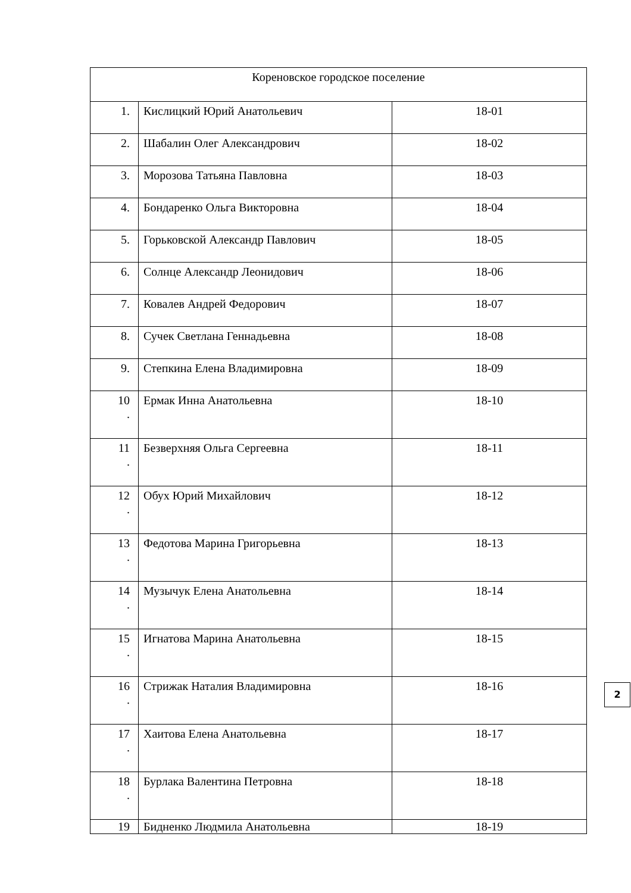| Кореновское городское поселение | | |
| 1. | Кислицкий Юрий Анатольевич | 18-01 |
| 2. | Шабалин Олег Александрович | 18-02 |
| 3. | Морозова Татьяна Павловна | 18-03 |
| 4. | Бондаренко Ольга Викторовна | 18-04 |
| 5. | Горьковской Александр Павлович | 18-05 |
| 6. | Солнце Александр Леонидович | 18-06 |
| 7. | Ковалев Андрей Федорович | 18-07 |
| 8. | Сучек Светлана Геннадьевна | 18-08 |
| 9. | Степкина Елена Владимировна | 18-09 |
| 10 . | Ермак Инна Анатольевна | 18-10 |
| 11 . | Безверхняя Ольга Сергеевна | 18-11 |
| 12 . | Обух Юрий Михайлович | 18-12 |
| 13 . | Федотова Марина Григорьевна | 18-13 |
| 14 . | Музычук Елена Анатольевна | 18-14 |
| 15 . | Игнатова Марина Анатольевна | 18-15 |
| 16 . | Стрижак Наталия Владимировна | 18-16 |
| 17 . | Хаитова Елена Анатольевна | 18-17 |
| 18 . | Бурлака Валентина Петровна | 18-18 |
| 19 | Бидненко Людмила Анатольевна | 18-19 |
2